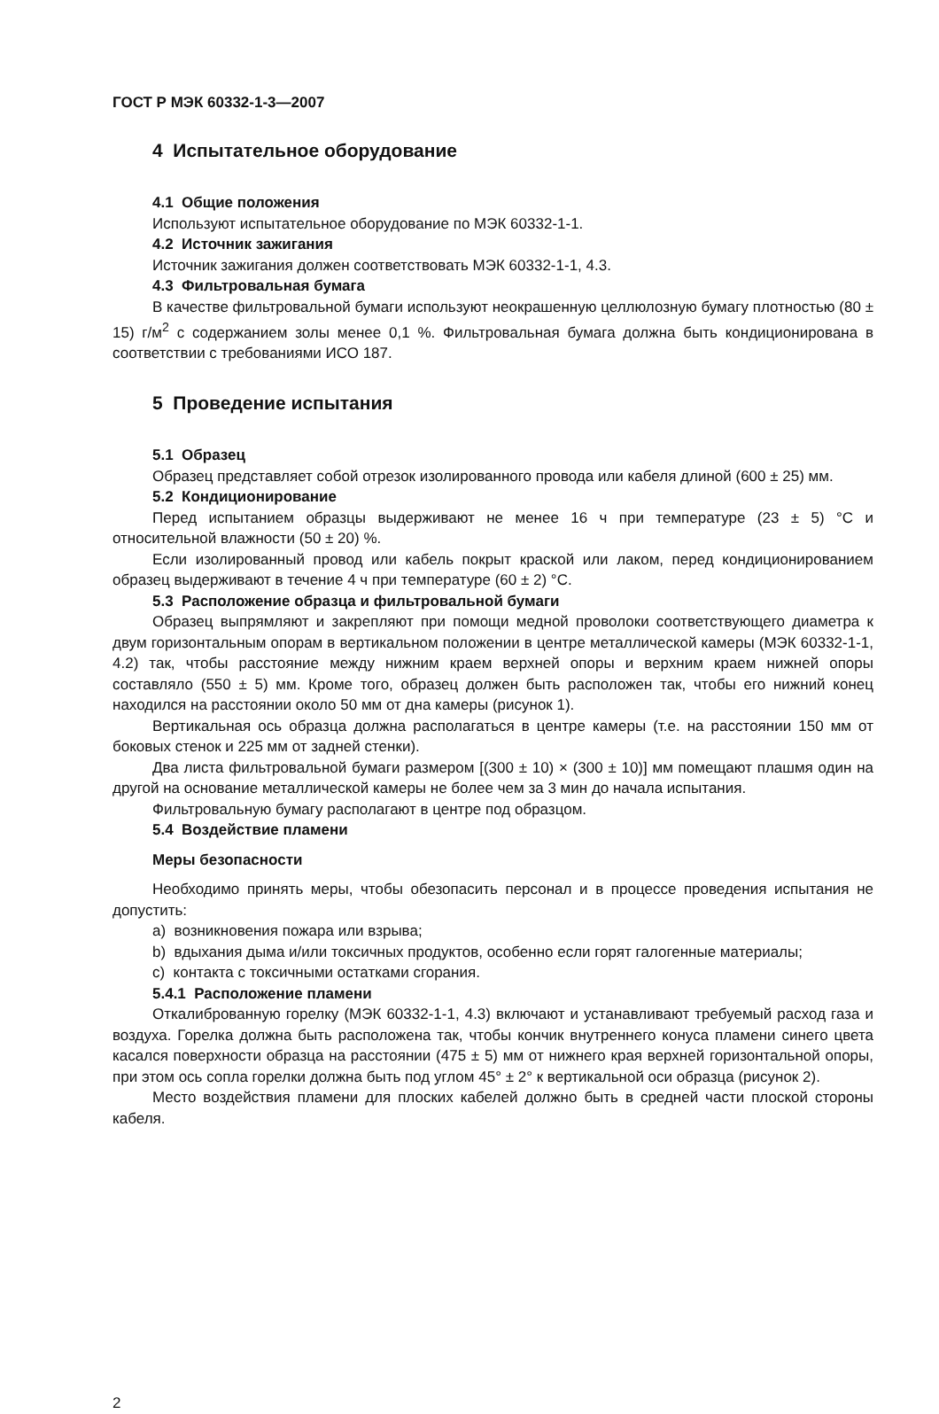ГОСТ Р МЭК 60332-1-3—2007
4 Испытательное оборудование
4.1 Общие положения
Используют испытательное оборудование по МЭК 60332-1-1.
4.2 Источник зажигания
Источник зажигания должен соответствовать МЭК 60332-1-1, 4.3.
4.3 Фильтровальная бумага
В качестве фильтровальной бумаги используют неокрашенную целлюлозную бумагу плотностью (80 ± 15) г/м<sup>2</sup> с содержанием золы менее 0,1 %. Фильтровальная бумага должна быть кондиционирована в соответствии с требованиями ИСО 187.
5 Проведение испытания
5.1 Образец
Образец представляет собой отрезок изолированного провода или кабеля длиной (600 ± 25) мм.
5.2 Кондиционирование
Перед испытанием образцы выдерживают не менее 16 ч при температуре (23 ± 5) °С и относительной влажности (50 ± 20) %.
Если изолированный провод или кабель покрыт краской или лаком, перед кондиционированием образец выдерживают в течение 4 ч при температуре (60 ± 2) °С.
5.3 Расположение образца и фильтровальной бумаги
Образец выпрямляют и закрепляют при помощи медной проволоки соответствующего диаметра к двум горизонтальным опорам в вертикальном положении в центре металлической камеры (МЭК 60332-1-1, 4.2) так, чтобы расстояние между нижним краем верхней опоры и верхним краем нижней опоры составляло (550 ± 5) мм. Кроме того, образец должен быть расположен так, чтобы его нижний конец находился на расстоянии около 50 мм от дна камеры (рисунок 1).
Вертикальная ось образца должна располагаться в центре камеры (т.е. на расстоянии 150 мм от боковых стенок и 225 мм от задней стенки).
Два листа фильтровальной бумаги размером [(300 ± 10) × (300 ± 10)] мм помещают плашмя один на другой на основание металлической камеры не более чем за 3 мин до начала испытания.
Фильтровальную бумагу располагают в центре под образцом.
5.4 Воздействие пламени
Меры безопасности
Необходимо принять меры, чтобы обезопасить персонал и в процессе проведения испытания не допустить:
a) возникновения пожара или взрыва;
b) вдыхания дыма и/или токсичных продуктов, особенно если горят галогенные материалы;
c) контакта с токсичными остатками сгорания.
5.4.1 Расположение пламени
Откалиброванную горелку (МЭК 60332-1-1, 4.3) включают и устанавливают требуемый расход газа и воздуха. Горелка должна быть расположена так, чтобы кончик внутреннего конуса пламени синего цвета касался поверхности образца на расстоянии (475 ± 5) мм от нижнего края верхней горизонтальной опоры, при этом ось сопла горелки должна быть под углом 45° ± 2° к вертикальной оси образца (рисунок 2).
Место воздействия пламени для плоских кабелей должно быть в средней части плоской стороны кабеля.
2